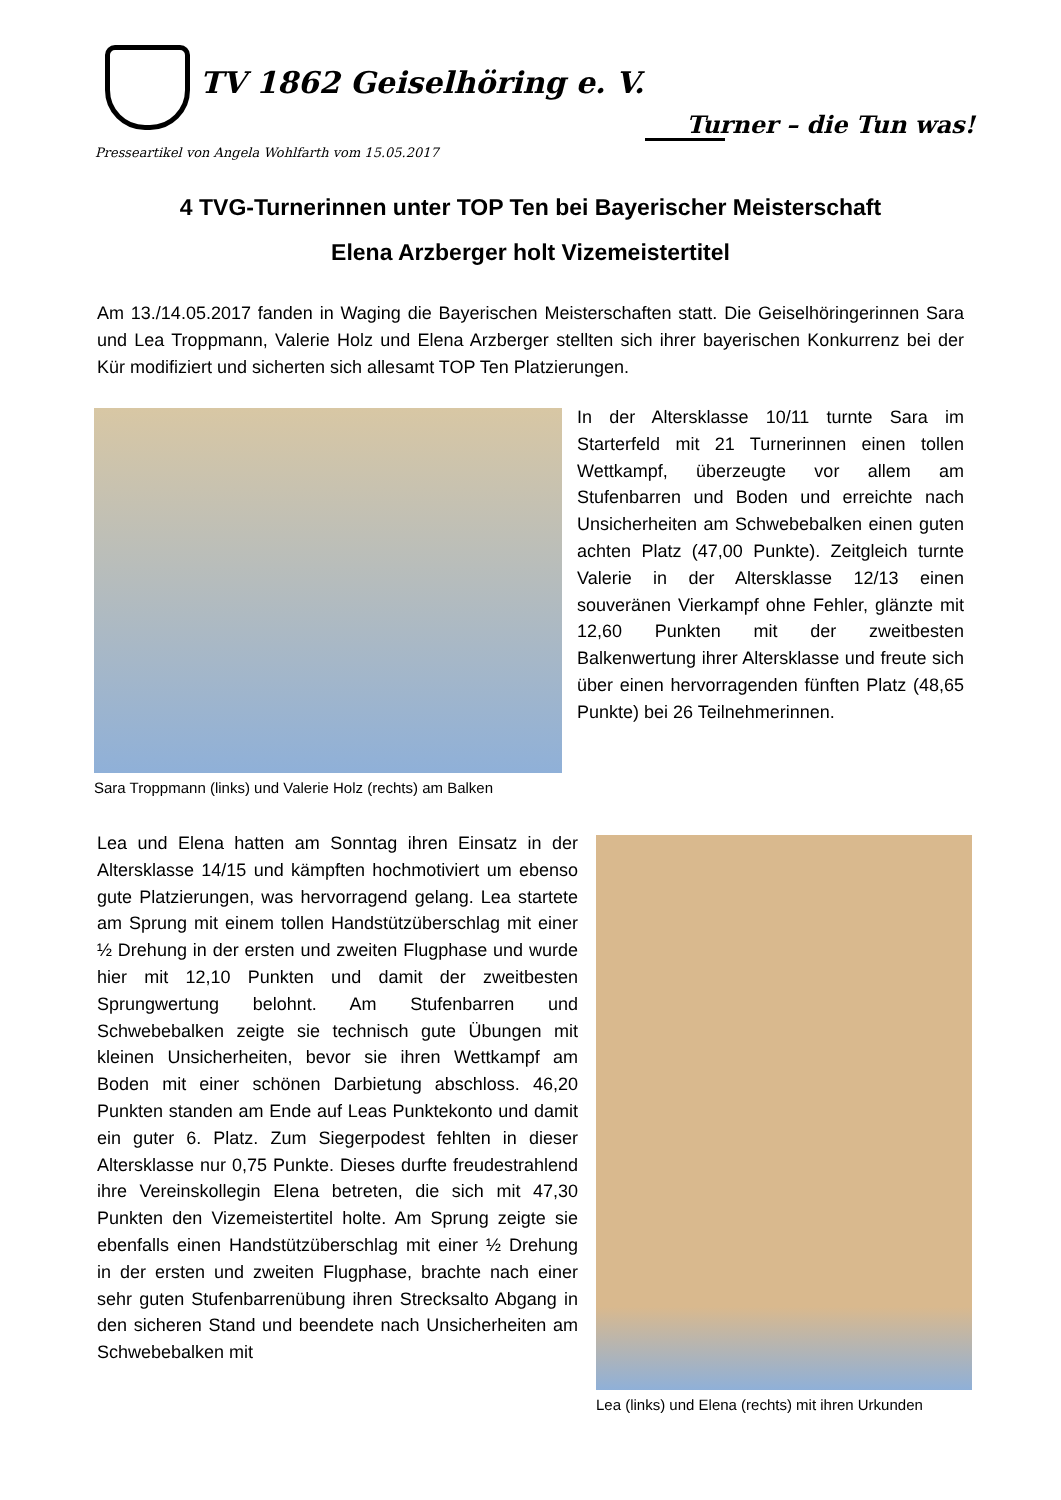TV 1862 Geiselhöring e. V.
Presseartikel von Angela Wohlfarth vom 15.05.2017
Turner – die Tun was!
4 TVG-Turnerinnen unter TOP Ten bei Bayerischer Meisterschaft
Elena Arzberger holt Vizemeistertitel
Am 13./14.05.2017 fanden in Waging die Bayerischen Meisterschaften statt. Die Geiselhöringerinnen Sara und Lea Troppmann, Valerie Holz und Elena Arzberger stellten sich ihrer bayerischen Konkurrenz bei der Kür modifiziert und sicherten sich allesamt TOP Ten Platzierungen.
Sara Troppmann (links) und Valerie Holz (rechts) am Balken
In der Altersklasse 10/11 turnte Sara im Starterfeld mit 21 Turnerinnen einen tollen Wettkampf, überzeugte vor allem am Stufenbarren und Boden und erreichte nach Unsicherheiten am Schwebebalken einen guten achten Platz (47,00 Punkte). Zeitgleich turnte Valerie in der Altersklasse 12/13 einen souveränen Vierkampf ohne Fehler, glänzte mit 12,60 Punkten mit der zweitbesten Balkenwertung ihrer Altersklasse und freute sich über einen hervorragenden fünften Platz (48,65 Punkte) bei 26 Teilnehmerinnen.
Lea und Elena hatten am Sonntag ihren Einsatz in der Altersklasse 14/15 und kämpften hochmotiviert um ebenso gute Platzierungen, was hervorragend gelang. Lea startete am Sprung mit einem tollen Handstützüberschlag mit einer ½ Drehung in der ersten und zweiten Flugphase und wurde hier mit 12,10 Punkten und damit der zweitbesten Sprungwertung belohnt. Am Stufenbarren und Schwebebalken zeigte sie technisch gute Übungen mit kleinen Unsicherheiten, bevor sie ihren Wettkampf am Boden mit einer schönen Darbietung abschloss. 46,20 Punkten standen am Ende auf Leas Punktekonto und damit ein guter 6. Platz. Zum Siegerpodest fehlten in dieser Altersklasse nur 0,75 Punkte. Dieses durfte freudestrahlend ihre Vereinskollegin Elena betreten, die sich mit 47,30 Punkten den Vizemeistertitel holte. Am Sprung zeigte sie ebenfalls einen Handstützüberschlag mit einer ½ Drehung in der ersten und zweiten Flugphase, brachte nach einer sehr guten Stufenbarrenübung ihren Strecksalto Abgang in den sicheren Stand und beendete nach Unsicherheiten am Schwebebalken mit
Lea (links) und Elena (rechts) mit ihren Urkunden